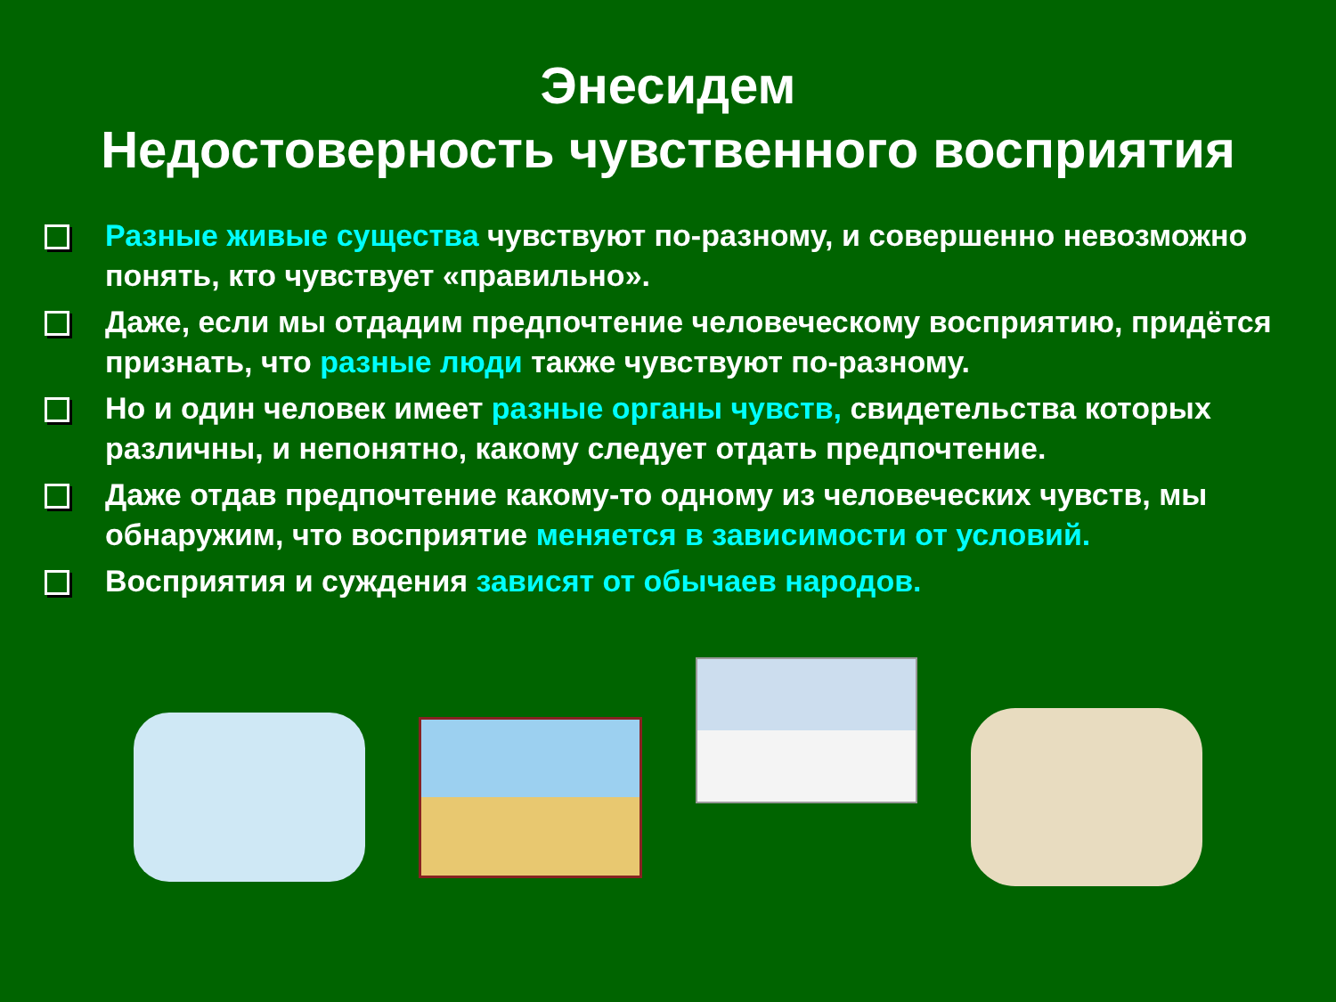Энесидем
Недостоверность чувственного восприятия
Разные живые существа чувствуют по-разному, и совершенно невозможно понять, кто чувствует «правильно».
Даже, если мы отдадим предпочтение человеческому восприятию, придётся признать, что разные люди также чувствуют по-разному.
Но и один человек имеет разные органы чувств, свидетельства которых различны, и непонятно, какому следует отдать предпочтение.
Даже отдав предпочтение какому-то одному из человеческих чувств, мы обнаружим, что восприятие меняется в зависимости от условий.
Восприятия и суждения зависят от обычаев народов.